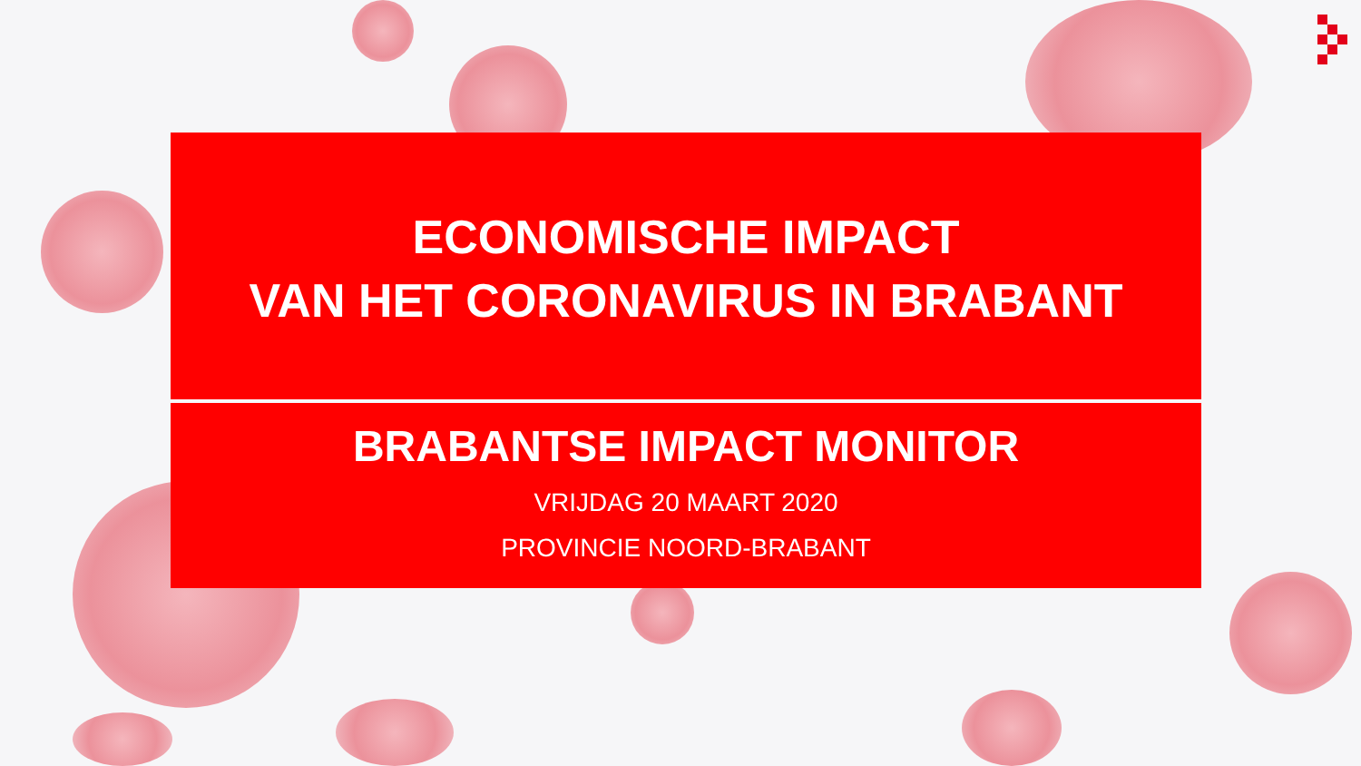ECONOMISCHE IMPACT
VAN HET CORONAVIRUS IN BRABANT
BRABANTSE IMPACT MONITOR
VRIJDAG 20 MAART 2020
PROVINCIE NOORD-BRABANT